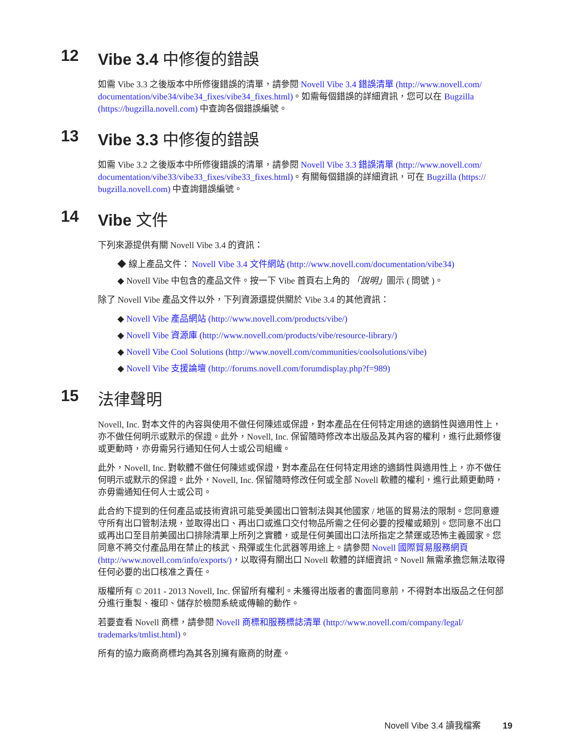12 Vibe 3.4 中修復的錯誤
如需 Vibe 3.3 之後版本中所修復錯誤的清單，請參閱 Novell Vibe 3.4 錯誤清單 (http://www.novell.com/ documentation/vibe34/vibe34_fixes/vibe34_fixes.html)。如需每個錯誤的詳細資訊，您可以在 Bugzilla (https://bugzilla.novell.com) 中查詢各個錯誤編號。
13 Vibe 3.3 中修復的錯誤
如需 Vibe 3.2 之後版本中所修復錯誤的清單，請參閱 Novell Vibe 3.3 錯誤清單 (http://www.novell.com/ documentation/vibe33/vibe33_fixes/vibe33_fixes.html)。有關每個錯誤的詳細資訊，可在 Bugzilla (https:// bugzilla.novell.com) 中查詢錯誤編號。
14 Vibe 文件
下列來源提供有關 Novell Vibe 3.4 的資訊：
◆ 線上產品文件： Novell Vibe 3.4 文件網站 (http://www.novell.com/documentation/vibe34)
◆ Novell Vibe 中包含的產品文件。按一下 Vibe 首頁右上角的 「說明」圖示 ( 問號 )。
除了 Novell Vibe 產品文件以外，下列資源還提供關於 Vibe 3.4 的其他資訊：
◆ Novell Vibe 產品網站 (http://www.novell.com/products/vibe/)
◆ Novell Vibe 資源庫 (http://www.novell.com/products/vibe/resource-library/)
◆ Novell Vibe Cool Solutions (http://www.novell.com/communities/coolsolutions/vibe)
◆ Novell Vibe 支援論壇 (http://forums.novell.com/forumdisplay.php?f=989)
15 法律聲明
Novell, Inc. 對本文件的內容與使用不做任何陳述或保證，對本產品在任何特定用途的適銷性與適用性上，亦不做任何明示或默示的保證。此外，Novell, Inc. 保留隨時修改本出版品及其內容的權利，進行此類修復或更動時，亦毋需另行通知任何人士或公司組織。
此外，Novell, Inc. 對軟體不做任何陳述或保證，對本產品在任何特定用途的適銷性與適用性上，亦不做任何明示或默示的保證。此外，Novell, Inc. 保留隨時修改任何或全部 Novell 軟體的權利，進行此類更動時，亦毋需通知任何人士或公司。
此合約下提到的任何產品或技術資訊可能受美國出口管制法與其他國家 / 地區的貿易法的限制。您同意遵守所有出口管制法規，並取得出口、再出口或進口交付物品所需之任何必要的授權或類別。您同意不出口或再出口至目前美國出口排除清單上所列之實體，或是任何美國出口法所指定之禁運或恐怖主義國家。您同意不將交付產品用在禁止的核武、飛彈或生化武器等用途上。請參閱 Novell 國際貿易服務網頁 (http://www.novell.com/info/exports/)，以取得有關出口 Novell 軟體的詳細資訊。Novell 無需承擔您無法取得任何必要的出口核准之責任。
版權所有 © 2011 - 2013 Novell, Inc. 保留所有權利。未獲得出版者的書面同意前，不得對本出版品之任何部分進行重製、複印、儲存於檢閱系統或傳輸的動作。
若要查看 Novell 商標，請參閱 Novell 商標和服務標誌清單 (http://www.novell.com/company/legal/ trademarks/tmlist.html)。
所有的協力廠商商標均為其各別擁有廠商的財產。
Novell Vibe 3.4 讀我檔案 19